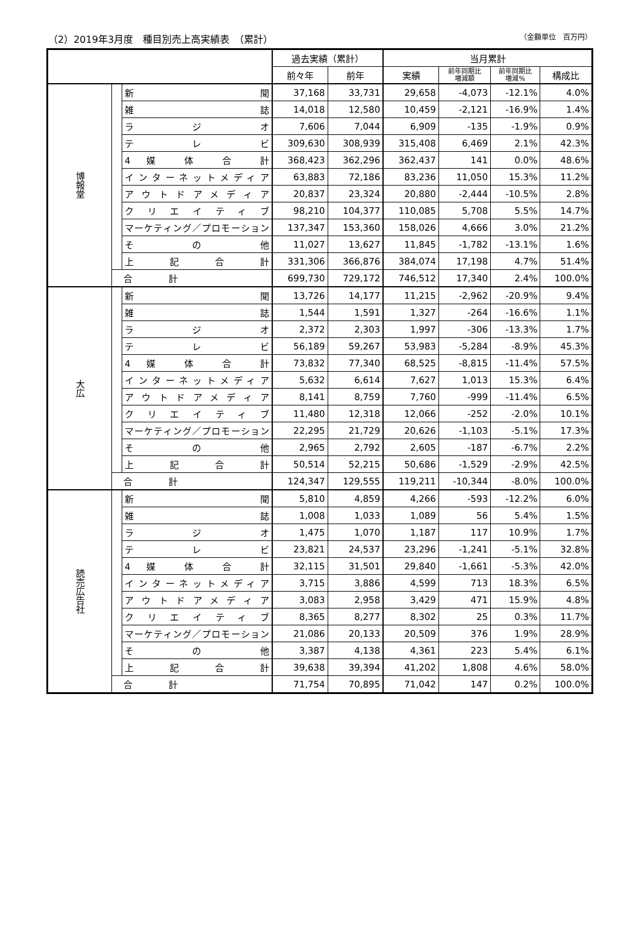（2）2019年3月度　種目別売上高実績表　（累計） （金額単位　百万円）
| | | | 過去実績（累計） | | 当月累計 | | | |
| --- | --- | --- | --- | --- | --- | --- | --- | --- |
| | | | 前々年 | 前年 | 実績 | 前年同期比 増減額 | 前年同期比 増減% | 構成比 |
| 博報堂 | | 新 聞 | 37,168 | 33,731 | 29,658 | -4,073 | -12.1% | 4.0% |
| | | 雑 誌 | 14,018 | 12,580 | 10,459 | -2,121 | -16.9% | 1.4% |
| | | ラ ジ オ | 7,606 | 7,044 | 6,909 | -135 | -1.9% | 0.9% |
| | | テ レ ビ | 309,630 | 308,939 | 315,408 | 6,469 | 2.1% | 42.3% |
| | | 4 媒 体 合 計 | 368,423 | 362,296 | 362,437 | 141 | 0.0% | 48.6% |
| | | インターネットメディア | 63,883 | 72,186 | 83,236 | 11,050 | 15.3% | 11.2% |
| | | アウトドアメディア | 20,837 | 23,324 | 20,880 | -2,444 | -10.5% | 2.8% |
| | | クリエイティブ | 98,210 | 104,377 | 110,085 | 5,708 | 5.5% | 14.7% |
| | | マーケティング／プロモーション | 137,347 | 153,360 | 158,026 | 4,666 | 3.0% | 21.2% |
| | | そ の 他 | 11,027 | 13,627 | 11,845 | -1,782 | -13.1% | 1.6% |
| | | 上 記 合 計 | 331,306 | 366,876 | 384,074 | 17,198 | 4.7% | 51.4% |
| | 合 計 | | 699,730 | 729,172 | 746,512 | 17,340 | 2.4% | 100.0% |
| 大広 | | 新 聞 | 13,726 | 14,177 | 11,215 | -2,962 | -20.9% | 9.4% |
| | | 雑 誌 | 1,544 | 1,591 | 1,327 | -264 | -16.6% | 1.1% |
| | | ラ ジ オ | 2,372 | 2,303 | 1,997 | -306 | -13.3% | 1.7% |
| | | テ レ ビ | 56,189 | 59,267 | 53,983 | -5,284 | -8.9% | 45.3% |
| | | 4 媒 体 合 計 | 73,832 | 77,340 | 68,525 | -8,815 | -11.4% | 57.5% |
| | | インターネットメディア | 5,632 | 6,614 | 7,627 | 1,013 | 15.3% | 6.4% |
| | | アウトドアメディア | 8,141 | 8,759 | 7,760 | -999 | -11.4% | 6.5% |
| | | クリエイティブ | 11,480 | 12,318 | 12,066 | -252 | -2.0% | 10.1% |
| | | マーケティング／プロモーション | 22,295 | 21,729 | 20,626 | -1,103 | -5.1% | 17.3% |
| | | そ の 他 | 2,965 | 2,792 | 2,605 | -187 | -6.7% | 2.2% |
| | | 上 記 合 計 | 50,514 | 52,215 | 50,686 | -1,529 | -2.9% | 42.5% |
| | 合 計 | | 124,347 | 129,555 | 119,211 | -10,344 | -8.0% | 100.0% |
| 読売広告社 | | 新 聞 | 5,810 | 4,859 | 4,266 | -593 | -12.2% | 6.0% |
| | | 雑 誌 | 1,008 | 1,033 | 1,089 | 56 | 5.4% | 1.5% |
| | | ラ ジ オ | 1,475 | 1,070 | 1,187 | 117 | 10.9% | 1.7% |
| | | テ レ ビ | 23,821 | 24,537 | 23,296 | -1,241 | -5.1% | 32.8% |
| | | 4 媒 体 合 計 | 32,115 | 31,501 | 29,840 | -1,661 | -5.3% | 42.0% |
| | | インターネットメディア | 3,715 | 3,886 | 4,599 | 713 | 18.3% | 6.5% |
| | | アウトドアメディア | 3,083 | 2,958 | 3,429 | 471 | 15.9% | 4.8% |
| | | クリエイティブ | 8,365 | 8,277 | 8,302 | 25 | 0.3% | 11.7% |
| | | マーケティング／プロモーション | 21,086 | 20,133 | 20,509 | 376 | 1.9% | 28.9% |
| | | そ の 他 | 3,387 | 4,138 | 4,361 | 223 | 5.4% | 6.1% |
| | | 上 記 合 計 | 39,638 | 39,394 | 41,202 | 1,808 | 4.6% | 58.0% |
| | 合 計 | | 71,754 | 70,895 | 71,042 | 147 | 0.2% | 100.0% |